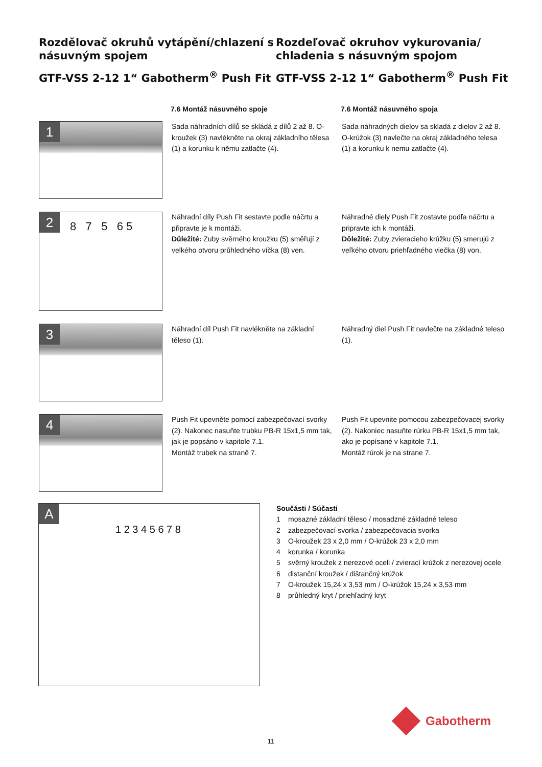Rozdělovač okruhů vytápění/chlazení s násuvným spojem
GTF-VSS 2-12 1“ Gabotherm<sup>®</sup> Push Fit
Rozdeľovač okruhov vykurovania/ chladenia s násuvným spojom
GTF-VSS 2-12 1“ Gabotherm<sup>®</sup> Push Fit
7.6 Montáž násuvného spoje 7.6 Montáž násuvného spoja
1
Sada náhradních dílů se skládá z dílů 2 až 8. O-kroužek (3) navlékněte na okraj základního tělesa (1) a korunku k němu zatlačte (4).
Sada náhradných dielov sa skladá z dielov 2 až 8. O-krúžok (3) navlečte na okraj základného telesa (1) a korunku k nemu zatlačte (4).
2
8 7 5 6 5
Náhradní díly Push Fit sestavte podle náčrtu a připravte je k montáži.
Důležité: Zuby svěrného kroužku (5) směřují z velkého otvoru průhledného víčka (8) ven.
Náhradné diely Push Fit zostavte podľa náčrtu a pripravte ich k montáži.
Dôležité: Zuby zvieracieho krúžku (5) smerujú z veľkého otvoru priehľadného viečka (8) von.
3
Náhradní díl Push Fit navlékněte na základní těleso (1).
Náhradný diel Push Fit navlečte na základné teleso (1).
4
Push Fit upevněte pomocí zabezpečovací svorky (2). Nakonec nasuňte trubku PB-R 15x1,5 mm tak, jak je popsáno v kapitole 7.1.
Montáž trubek na straně 7.
Push Fit upevnite pomocou zabezpečovacej svorky (2). Nakoniec nasuňte rúrku PB-R 15x1,5 mm tak, ako je popísané v kapitole 7.1.
Montáž rúrok je na strane 7.
A
1 2 3 4 5 6 7 8
Součásti / Súčasti
1 mosazné základní těleso / mosadzné základné teleso
2 zabezpečovací svorka / zabezpečovacia svorka
3 O-kroužek 23 x 2,0 mm / O-krúžok 23 x 2,0 mm
4 korunka / korunka
5 svěrný kroužek z nerezové oceli / zvierací krúžok z nerezovej ocele
6 distanční kroužek / dištančný krúžok
7 O-kroužek 15,24 x 3,53 mm / O-krúžok 15,24 x 3,53 mm
8 průhledný kryt / priehľadný kryt
Gabotherm
11